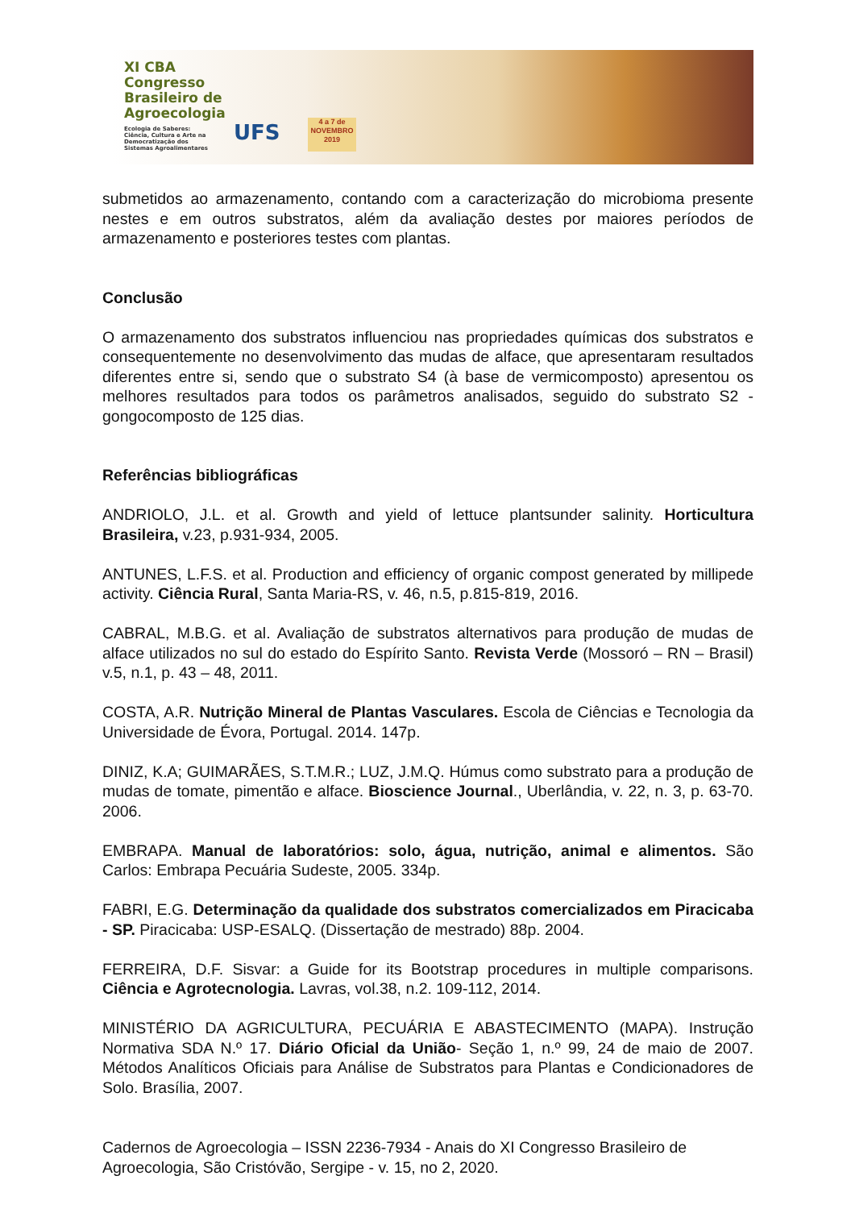XI CBA
Congresso
Brasileiro de
Agroecologia
Ecologia de Saberes:
Ciência, Cultura e Arte na
Democratização dos
Sistemas Agroalimentares
UFS
4 a 7 de
NOVEMBRO
2019
submetidos ao armazenamento, contando com a caracterização do microbioma presente nestes e em outros substratos, além da avaliação destes por maiores períodos de armazenamento e posteriores testes com plantas.
Conclusão
O armazenamento dos substratos influenciou nas propriedades químicas dos substratos e consequentemente no desenvolvimento das mudas de alface, que apresentaram resultados diferentes entre si, sendo que o substrato S4 (à base de vermicomposto) apresentou os melhores resultados para todos os parâmetros analisados, seguido do substrato S2 - gongocomposto de 125 dias.
Referências bibliográficas
ANDRIOLO, J.L. et al. Growth and yield of lettuce plantsunder salinity. Horticultura Brasileira, v.23, p.931-934, 2005.
ANTUNES, L.F.S. et al. Production and efficiency of organic compost generated by millipede activity. Ciência Rural, Santa Maria-RS, v. 46, n.5, p.815-819, 2016.
CABRAL, M.B.G. et al. Avaliação de substratos alternativos para produção de mudas de alface utilizados no sul do estado do Espírito Santo. Revista Verde (Mossoró – RN – Brasil) v.5, n.1, p. 43 – 48, 2011.
COSTA, A.R. Nutrição Mineral de Plantas Vasculares. Escola de Ciências e Tecnologia da Universidade de Évora, Portugal. 2014. 147p.
DINIZ, K.A; GUIMARÃES, S.T.M.R.; LUZ, J.M.Q. Húmus como substrato para a produção de mudas de tomate, pimentão e alface. Bioscience Journal., Uberlândia, v. 22, n. 3, p. 63-70. 2006.
EMBRAPA. Manual de laboratórios: solo, água, nutrição, animal e alimentos. São Carlos: Embrapa Pecuária Sudeste, 2005. 334p.
FABRI, E.G. Determinação da qualidade dos substratos comercializados em Piracicaba - SP. Piracicaba: USP-ESALQ. (Dissertação de mestrado) 88p. 2004.
FERREIRA, D.F. Sisvar: a Guide for its Bootstrap procedures in multiple comparisons. Ciência e Agrotecnologia. Lavras, vol.38, n.2. 109-112, 2014.
MINISTÉRIO DA AGRICULTURA, PECUÁRIA E ABASTECIMENTO (MAPA). Instrução Normativa SDA N.º 17. Diário Oficial da União- Seção 1, n.º 99, 24 de maio de 2007. Métodos Analíticos Oficiais para Análise de Substratos para Plantas e Condicionadores de Solo. Brasília, 2007.
Cadernos de Agroecologia – ISSN 2236-7934 - Anais do XI Congresso Brasileiro de Agroecologia, São Cristóvão, Sergipe - v. 15, no 2, 2020.